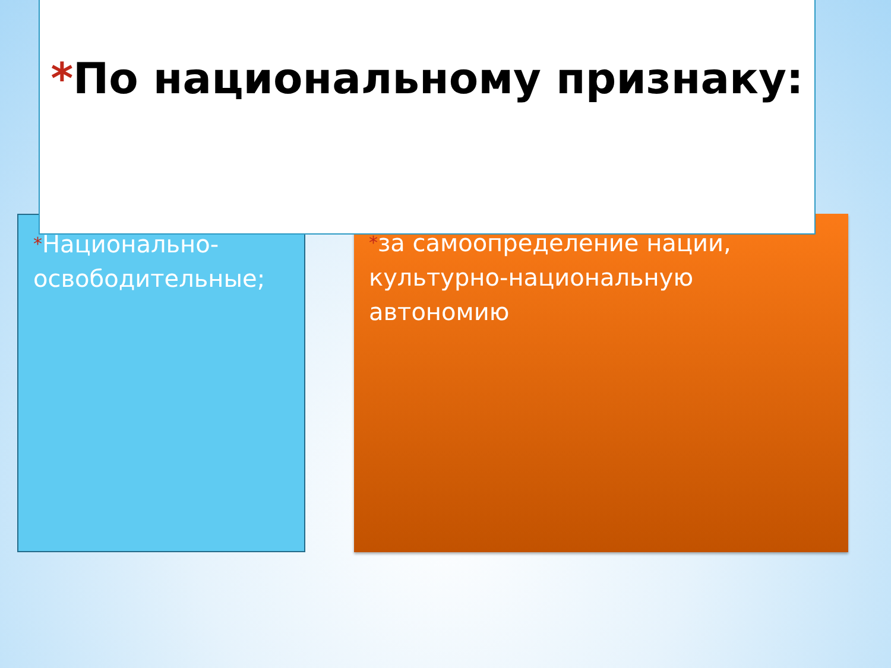*По национальному признаку:
*Национально-освободительные;
*за самоопределение нации, культурно-национальную автономию